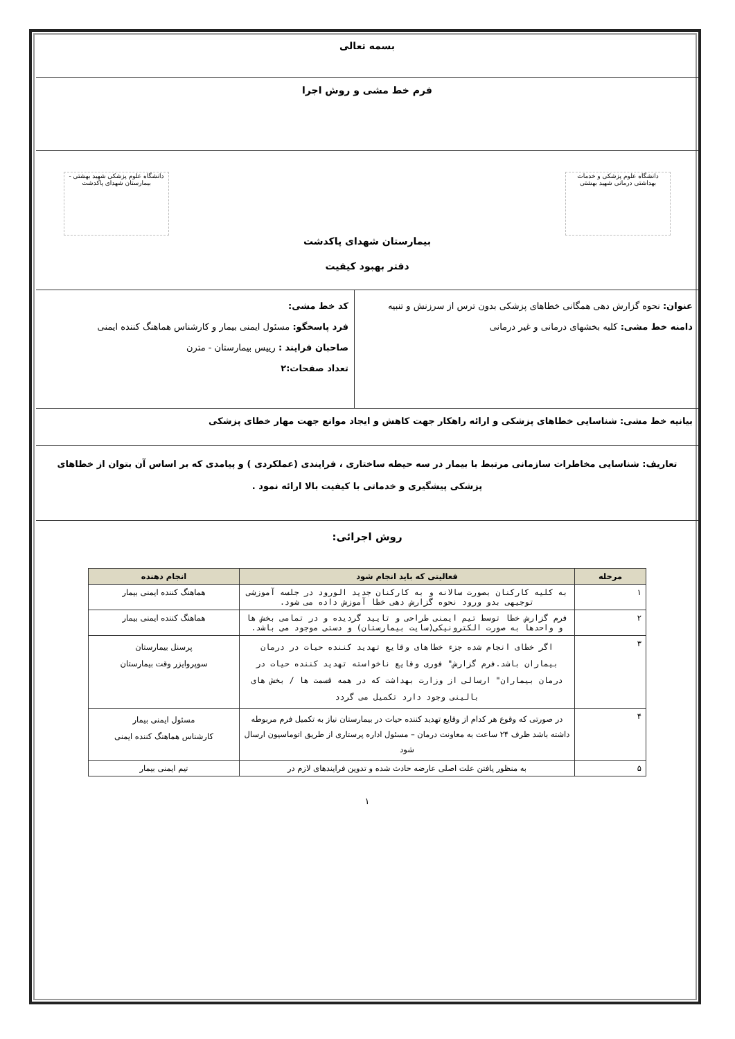بسمه تعالی
فرم خط مشی و روش اجرا
دانشگاه علوم پزشکی و خدمات بهداشتی درمانی شهید بهشتی
دانشگاه علوم پزشکی شهید بهشتی - بیمارستان شهدای پاکدشت
بیمارستان شهدای پاکدشت
دفتر بهبود کیفیت
عنوان: نحوه گزارش دهی همگانی خطاهای پزشکی بدون ترس از سرزنش و تنبیه
دامنه خط مشی: کلیه بخشهای درمانی و غیر درمانی
کد خط مشی:
فرد پاسخگو: مسئول ایمنی بیمار و کارشناس هماهنگ کننده ایمنی
صاحبان فرایند : رییس بیمارستان - مترن
تعداد صفحات:۲
بیانیه خط مشی: شناسایی خطاهای پزشکی و ارائه راهکار جهت کاهش و ایجاد موانع جهت مهار خطای پزشکی
تعاریف: شناسایی مخاطرات سازمانی مرتبط با بیمار در سه حیطه ساختاری ، فرایندی (عملکردی ) و پیامدی که بر اساس آن بتوان از خطاهای پزشکی پیشگیری و خدماتی با کیفیت بالا ارائه نمود .
روش اجرائی:
| مرحله | فعالیتی که باید انجام شود | انجام دهنده |
| --- | --- | --- |
| ۱ | به کلیه کارکنان بصورت سالانه و به کارکنان جدید الورود در جلسه آموزشی توجیهی بدو ورود نحوه گزارش دهی خطا آموزش داده می شود. | هماهنگ کننده ایمنی بیمار |
| ۲ | فرم گزارش خطا توسط تیم ایمنی طراحی و تایید گردیده و در تمامی بخش ها و واحدها به صورت الکترونیکی(سایت بیمارستان) و دستی موجود می باشد. | هماهنگ کننده ایمنی بیمار |
| ۳ | اگر خطای انجام شده جزء خطاهای وقایع تهدید کننده حیات در درمان بیماران باشد.فرم گزارش" فوری وقایع ناخواسته تهدید کننده حیات در درمان بیماران" ارسالی از وزارت بهداشت که در همه قسمت ها / بخش های بالینی وجود دارد تکمیل می گردد | پرسنل بیمارستان سوپروایزر وقت بیمارستان |
| ۴ | در صورتی که وقوع هر کدام از وقایع تهدید کننده حیات در بیمارستان نیاز به تکمیل فرم مربوطه داشته باشد ظرف ۲۴ ساعت به معاونت درمان – مسئول اداره پرستاری از طریق اتوماسیون ارسال شود | مسئول ایمنی بیمار کارشناس هماهنگ کننده ایمنی |
| ۵ | به منظور یافتن علت اصلی عارضه حادث شده و تدوین فرایندهای لازم در | تیم ایمنی بیمار |
۱